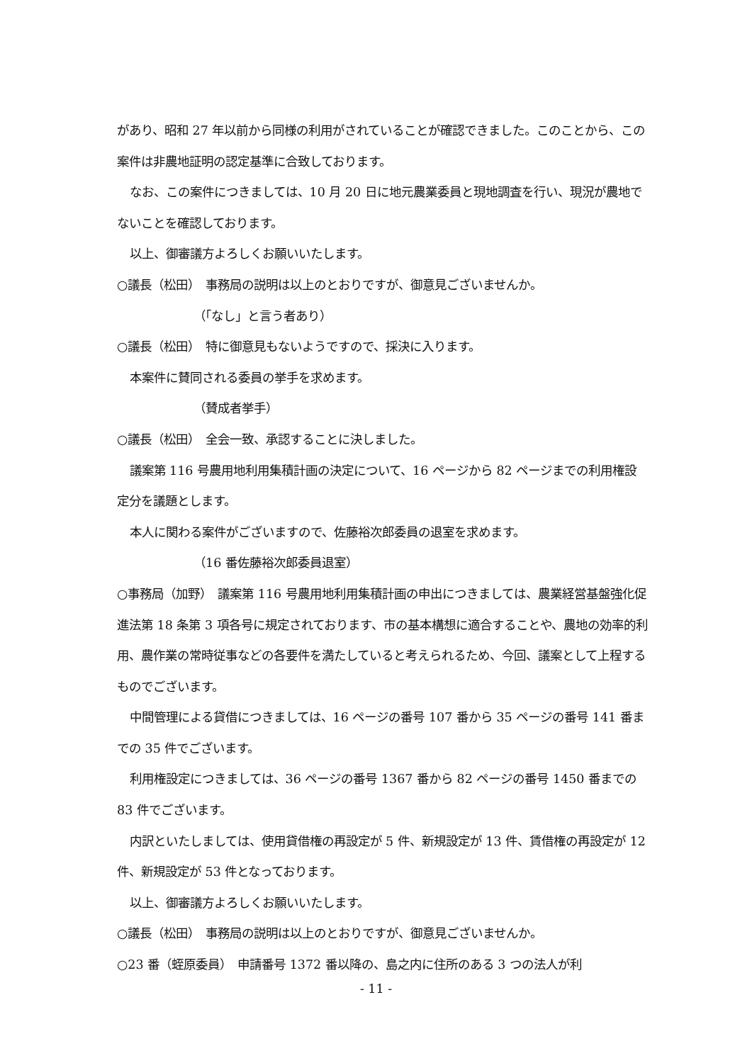があり、昭和 27 年以前から同様の利用がされていることが確認できました。このことから、この案件は非農地証明の認定基準に合致しております。
なお、この案件につきましては、10 月 20 日に地元農業委員と現地調査を行い、現況が農地でないことを確認しております。
以上、御審議方よろしくお願いいたします。
○議長（松田）　事務局の説明は以上のとおりですが、御意見ございませんか。
（「なし」と言う者あり）
○議長（松田）　特に御意見もないようですので、採決に入ります。
本案件に賛同される委員の挙手を求めます。
（賛成者挙手）
○議長（松田）　全会一致、承認することに決しました。
議案第 116 号農用地利用集積計画の決定について、16 ページから 82 ページまでの利用権設定分を議題とします。
本人に関わる案件がございますので、佐藤裕次郎委員の退室を求めます。
（16 番佐藤裕次郎委員退室）
○事務局（加野）　議案第 116 号農用地利用集積計画の申出につきましては、農業経営基盤強化促進法第 18 条第 3 項各号に規定されております、市の基本構想に適合することや、農地の効率的利用、農作業の常時従事などの各要件を満たしていると考えられるため、今回、議案として上程するものでございます。
中間管理による貸借につきましては、16 ページの番号 107 番から 35 ページの番号 141 番までの 35 件でございます。
利用権設定につきましては、36 ページの番号 1367 番から 82 ページの番号 1450 番までの 83 件でございます。
内訳といたしましては、使用貸借権の再設定が 5 件、新規設定が 13 件、賃借権の再設定が 12 件、新規設定が 53 件となっております。
以上、御審議方よろしくお願いいたします。
○議長（松田）　事務局の説明は以上のとおりですが、御意見ございませんか。
○23 番（蛭原委員）　申請番号 1372 番以降の、島之内に住所のある 3 つの法人が利
- 11 -